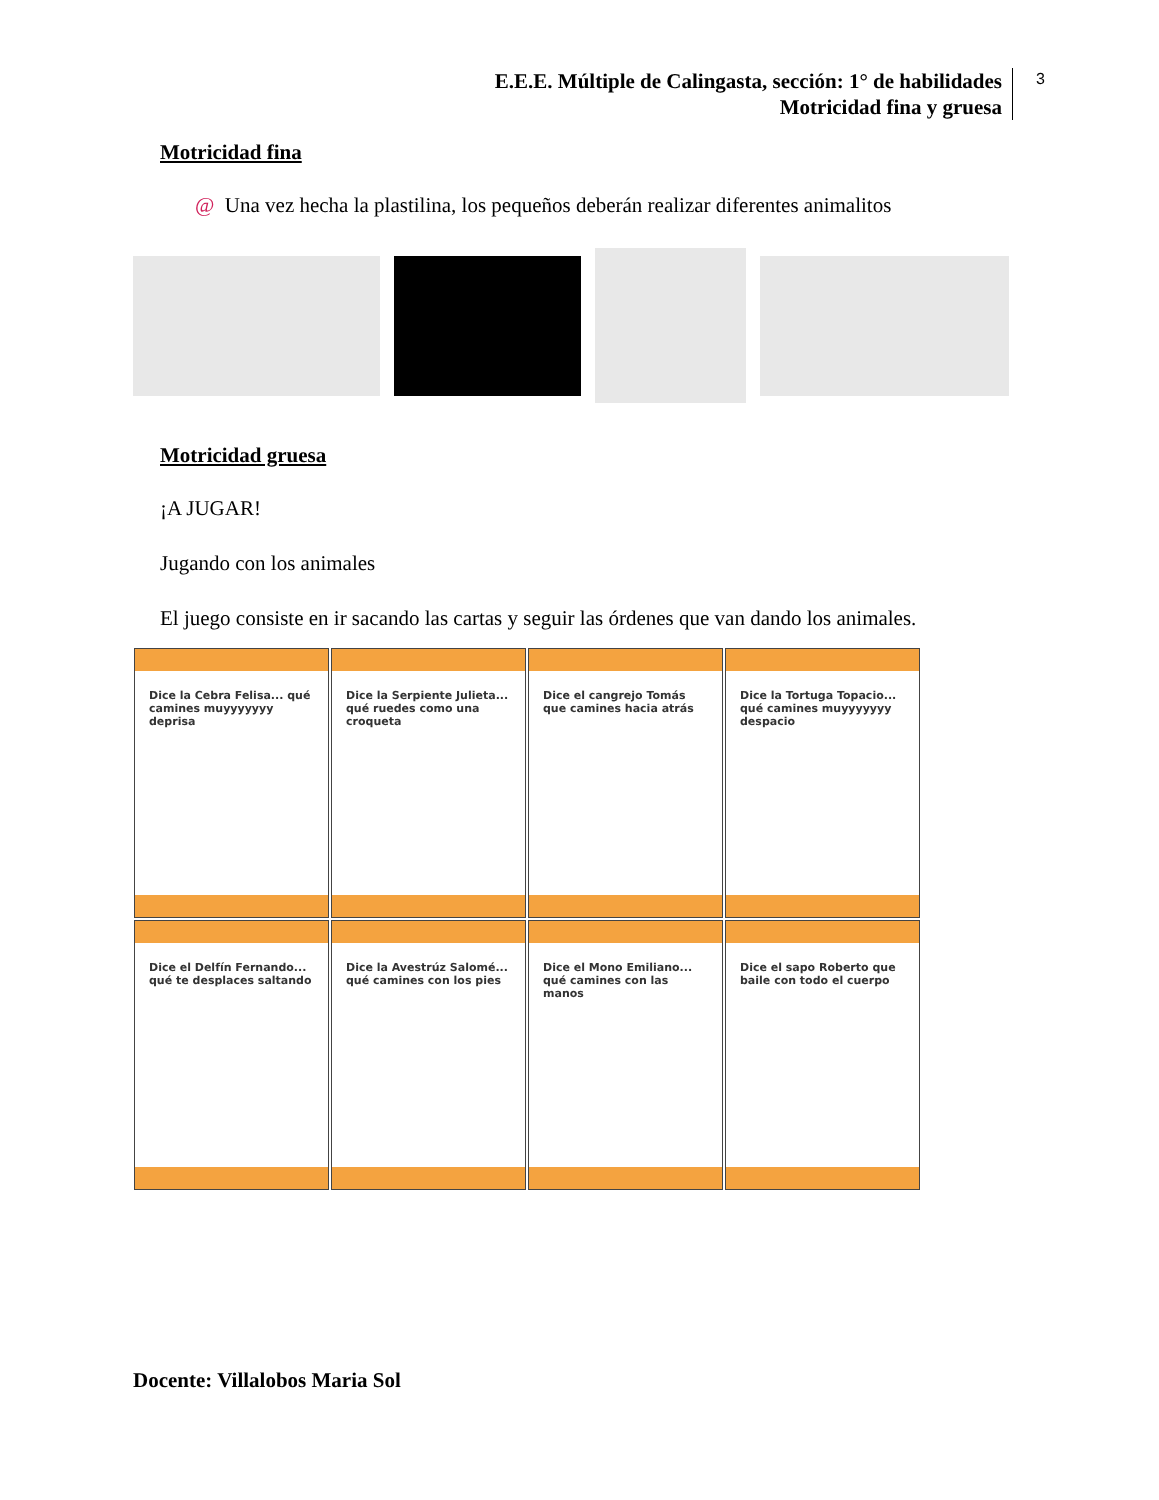E.E.E. Múltiple de Calingasta, sección: 1° de habilidades
Motricidad fina y gruesa
3
Motricidad fina
@ Una vez hecha la plastilina, los pequeños deberán realizar diferentes animalitos
Motricidad gruesa
¡A JUGAR!
Jugando con los animales
El juego consiste en ir sacando las cartas y seguir las órdenes que van dando los animales.
Dice la Cebra Felisa... qué camines muyyyyyyy deprisa
Dice la Serpiente Julieta... qué ruedes como una croqueta
Dice el cangrejo Tomás que camines hacia atrás
Dice la Tortuga Topacio... qué camines muyyyyyyy despacio
Dice el Delfín Fernando... qué te desplaces saltando
Dice la Avestrúz Salomé... qué camines con los pies
Dice el Mono Emiliano... qué camines con las manos
Dice el sapo Roberto que baile con todo el cuerpo
Docente: Villalobos Maria Sol